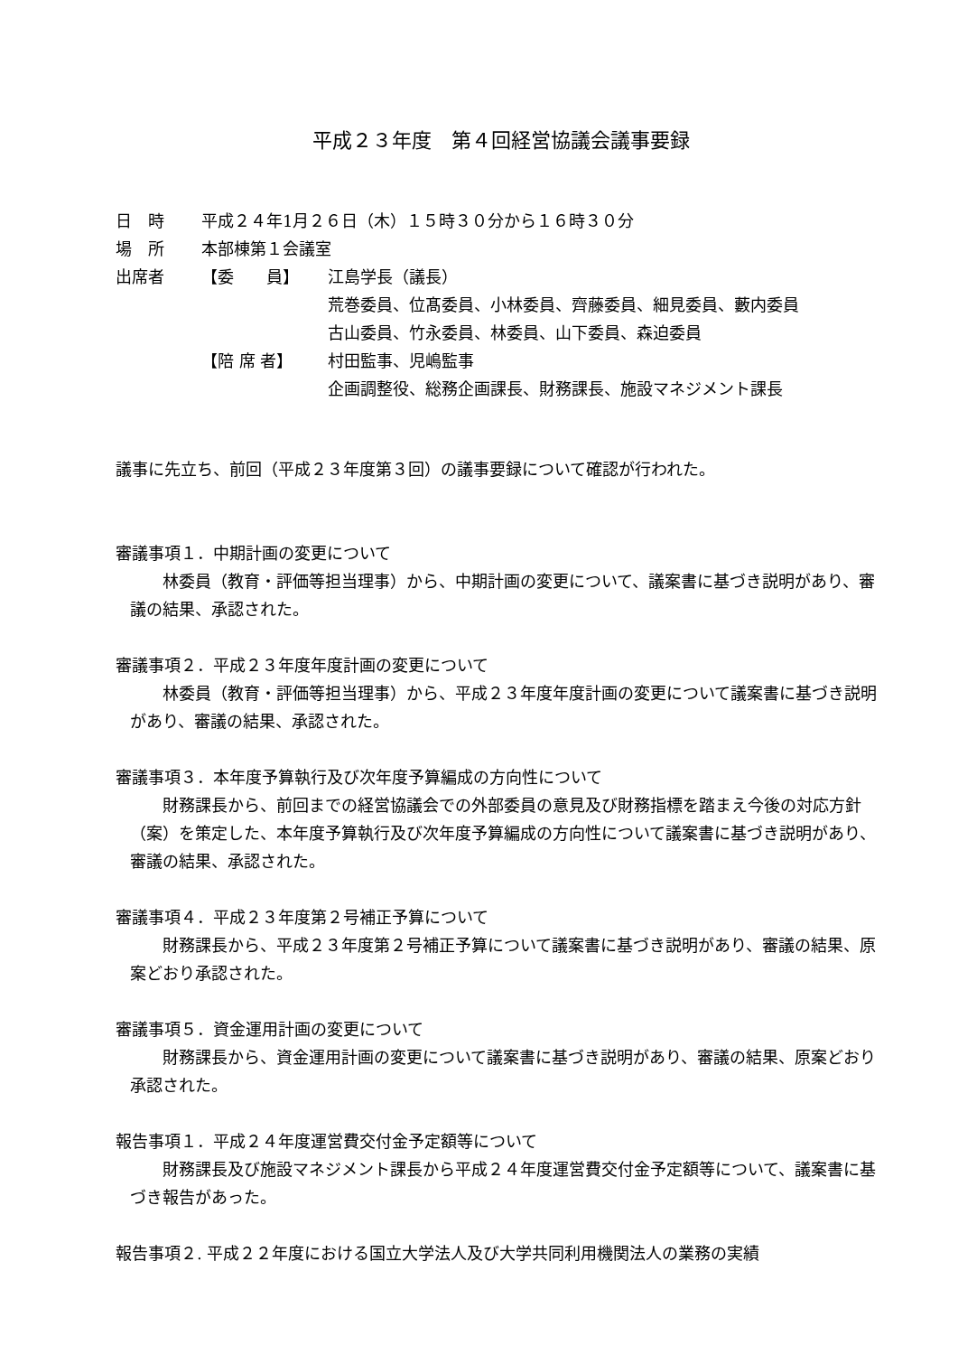平成２３年度　第４回経営協議会議事要録
日　時 平成２４年1月２６日（木）１５時３０分から１６時３０分
場　所 本部棟第１会議室
出席者 【委　　員】 江島学長（議長）
荒巻委員、位髙委員、小林委員、齊藤委員、細見委員、藪内委員
古山委員、竹永委員、林委員、山下委員、森迫委員
【陪 席 者】 村田監事、児嶋監事
企画調整役、総務企画課長、財務課長、施設マネジメント課長
議事に先立ち、前回（平成２３年度第３回）の議事要録について確認が行われた。
審議事項１．中期計画の変更について
林委員（教育・評価等担当理事）から、中期計画の変更について、議案書に基づき説明があり、審議の結果、承認された。
審議事項２．平成２３年度年度計画の変更について
林委員（教育・評価等担当理事）から、平成２３年度年度計画の変更について議案書に基づき説明があり、審議の結果、承認された。
審議事項３．本年度予算執行及び次年度予算編成の方向性について
財務課長から、前回までの経営協議会での外部委員の意見及び財務指標を踏まえ今後の対応方針（案）を策定した、本年度予算執行及び次年度予算編成の方向性について議案書に基づき説明があり、審議の結果、承認された。
審議事項４．平成２３年度第２号補正予算について
財務課長から、平成２３年度第２号補正予算について議案書に基づき説明があり、審議の結果、原案どおり承認された。
審議事項５．資金運用計画の変更について
財務課長から、資金運用計画の変更について議案書に基づき説明があり、審議の結果、原案どおり承認された。
報告事項１．平成２４年度運営費交付金予定額等について
財務課長及び施設マネジメント課長から平成２４年度運営費交付金予定額等について、議案書に基づき報告があった。
報告事項２. 平成２２年度における国立大学法人及び大学共同利用機関法人の業務の実績